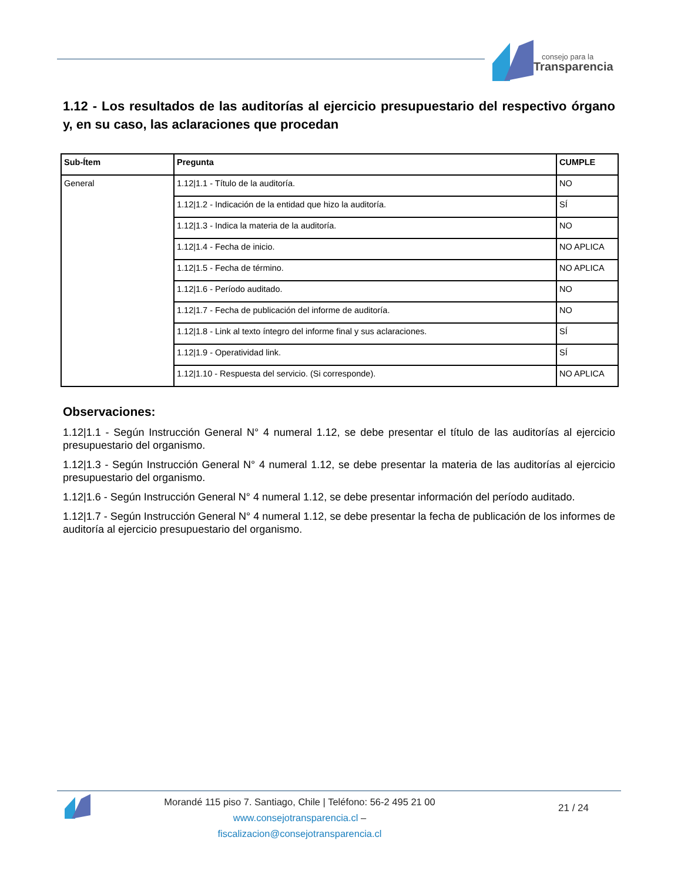consejo para la
Transparencia
1.12 - Los resultados de las auditorías al ejercicio presupuestario del respectivo órgano y, en su caso, las aclaraciones que procedan
| Sub-Ítem | Pregunta | CUMPLE |
| --- | --- | --- |
| General | 1.12/1.1 - Título de la auditoría. | NO |
| | 1.12/1.2 - Indicación de la entidad que hizo la auditoría. | SÍ |
| | 1.12/1.3 - Indica la materia de la auditoría. | NO |
| | 1.12/1.4 - Fecha de inicio. | NO APLICA |
| | 1.12/1.5 - Fecha de término. | NO APLICA |
| | 1.12/1.6 - Período auditado. | NO |
| | 1.12/1.7 - Fecha de publicación del informe de auditoría. | NO |
| | 1.12/1.8 - Link al texto íntegro del informe final y sus aclaraciones. | SÍ |
| | 1.12/1.9 - Operatividad link. | SÍ |
| | 1.12/1.10 - Respuesta del servicio. (Si corresponde). | NO APLICA |
Observaciones:
1.12|1.1 - Según Instrucción General N° 4 numeral 1.12, se debe presentar el título de las auditorías al ejercicio presupuestario del organismo.
1.12|1.3 - Según Instrucción General N° 4 numeral 1.12, se debe presentar la materia de las auditorías al ejercicio presupuestario del organismo.
1.12|1.6 - Según Instrucción General N° 4 numeral 1.12, se debe presentar información del período auditado.
1.12|1.7 - Según Instrucción General N° 4 numeral 1.12, se debe presentar la fecha de publicación de los informes de auditoría al ejercicio presupuestario del organismo.
Morandé 115 piso 7. Santiago, Chile | Teléfono: 56-2 495 21 00
www.consejotransparencia.cl – fiscalizacion@consejotransparencia.cl
21 / 24